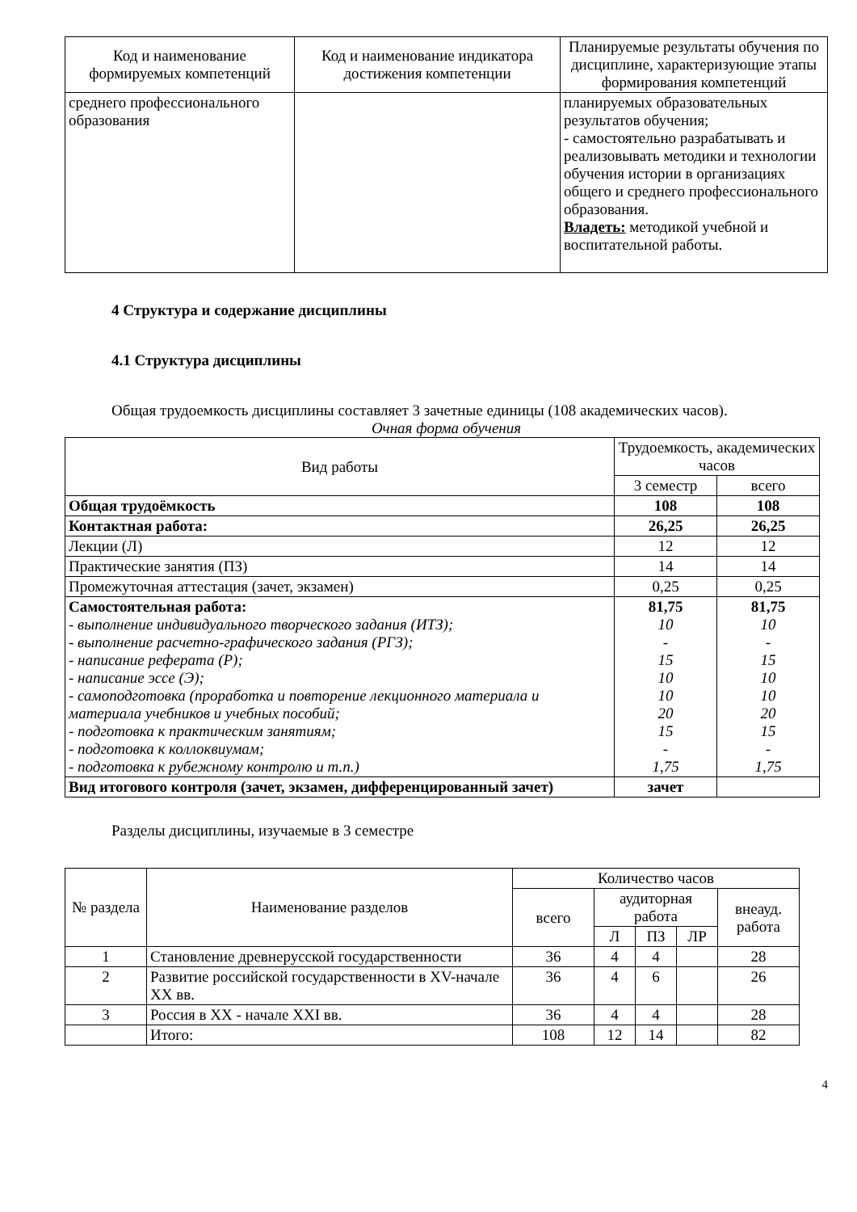| Код и наименование формируемых компетенций | Код и наименование индикатора достижения компетенции | Планируемые результаты обучения по дисциплине, характеризующие этапы формирования компетенций |
| --- | --- | --- |
| среднего профессионального образования | | планируемых образовательных результатов обучения; - самостоятельно разрабатывать и реализовывать методики и технологии обучения истории в организациях общего и среднего профессионального образования. Владеть: методикой учебной и воспитательной работы. |
4 Структура и содержание дисциплины
4.1 Структура дисциплины
Общая трудоемкость дисциплины составляет 3 зачетные единицы (108 академических часов).
Очная форма обучения
| Вид работы | Трудоемкость, академических часов | |
| --- | --- | --- |
| | 3 семестр | всего |
| Общая трудоёмкость | 108 | 108 |
| Контактная работа: | 26,25 | 26,25 |
| Лекции (Л) | 12 | 12 |
| Практические занятия (ПЗ) | 14 | 14 |
| Промежуточная аттестация (зачет, экзамен) | 0,25 | 0,25 |
| Самостоятельная работа: - выполнение индивидуального творческого задания (ИТЗ); - выполнение расчетно-графического задания (РГЗ); - написание реферата (Р); - написание эссе (Э); - самоподготовка (проработка и повторение лекционного материала и материала учебников и учебных пособий; - подготовка к практическим занятиям; - подготовка к коллоквиумам; - подготовка к рубежному контролю и т.п.) | 81,75 10 - 15 10 10 20 15 - 1,75 | 81,75 10 - 15 10 10 20 15 - 1,75 |
| Вид итогового контроля (зачет, экзамен, дифференцированный зачет) | зачет | |
Разделы дисциплины, изучаемые в 3 семестре
| № раздела | Наименование разделов | Количество часов | | | | |
| --- | --- | --- | --- | --- | --- | --- |
| | | всего | аудиторная работа | | | внеауд. работа |
| | | | Л | ПЗ | ЛР | |
| 1 | Становление древнерусской государственности | 36 | 4 | 4 | | 28 |
| 2 | Развитие российской государственности в XV-начале XX вв. | 36 | 4 | 6 | | 26 |
| 3 | Россия в XX - начале XXI вв. | 36 | 4 | 4 | | 28 |
| | Итого: | 108 | 12 | 14 | | 82 |
4